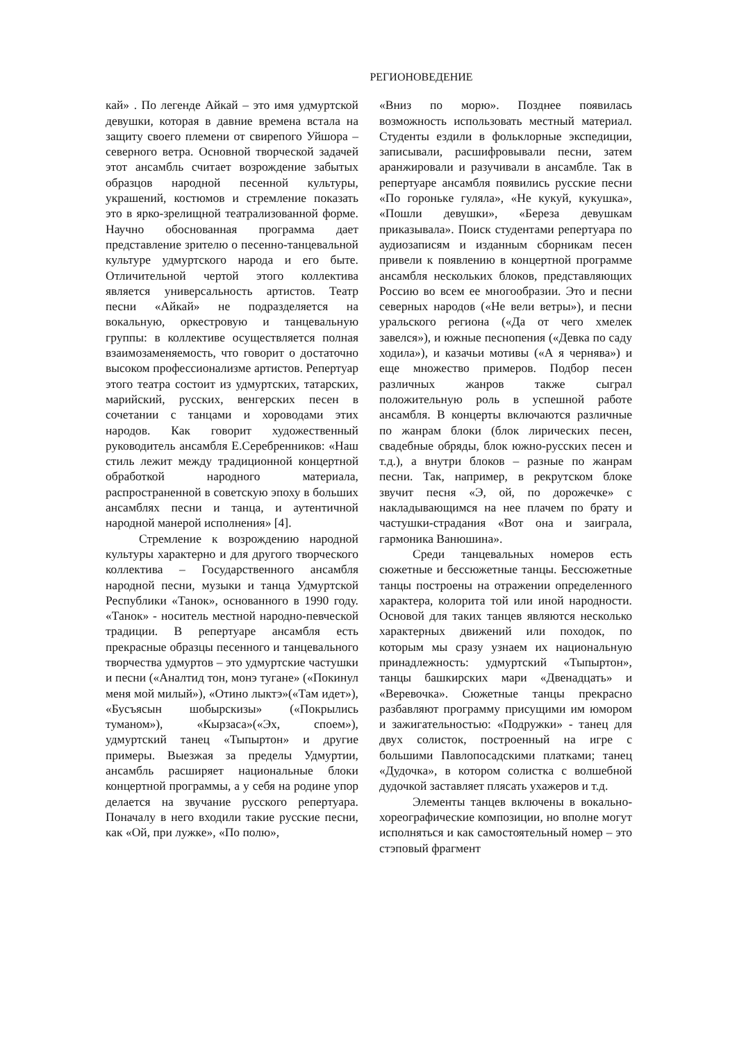РЕГИОНОВЕДЕНИЕ
кай» . По легенде Айкай – это имя удмуртской девушки, которая в давние времена встала на защиту своего племени от свирепого Уйшора – северного ветра. Основной творческой задачей этот ансамбль считает возрождение забытых образцов народной песенной культуры, украшений, костюмов и стремление показать это в ярко-зрелищной театрализованной форме. Научно обоснованная программа дает представление зрителю о песенно-танцевальной культуре удмуртского народа и его быте. Отличительной чертой этого коллектива является универсальность артистов. Театр песни «Айкай» не подразделяется на вокальную, оркестровую и танцевальную группы: в коллективе осуществляется полная взаимозаменяемость, что говорит о достаточно высоком профессионализме артистов. Репертуар этого театра состоит из удмуртских, татарских, марийский, русских, венгерских песен в сочетании с танцами и хороводами этих народов. Как говорит художественный руководитель ансамбля Е.Серебренников: «Наш стиль лежит между традиционной концертной обработкой народного материала, распространенной в советскую эпоху в больших ансамблях песни и танца, и аутентичной народной манерой исполнения» [4].
Стремление к возрождению народной культуры характерно и для другого творческого коллектива – Государственного ансамбля народной песни, музыки и танца Удмуртской Республики «Танок», основанного в 1990 году. «Танок» - носитель местной народно-певческой традиции. В репертуаре ансамбля есть прекрасные образцы песенного и танцевального творчества удмуртов – это удмуртские частушки и песни («Аналтид тон, монэ тугане» («Покинул меня мой милый»), «Отино лыктэ»(«Там идет»), «Бусъясын шобырскизы» («Покрылись туманом»), «Кырзаса»(«Эх, споем»), удмуртский танец «Тыпыртон» и другие примеры. Выезжая за пределы Удмуртии, ансамбль расширяет национальные блоки концертной программы, а у себя на родине упор делается на звучание русского репертуара. Поначалу в него входили такие русские песни, как «Ой, при лужке», «По полю»,
«Вниз по морю». Позднее появилась возможность использовать местный материал. Студенты ездили в фольклорные экспедиции, записывали, расшифровывали песни, затем аранжировали и разучивали в ансамбле. Так в репертуаре ансамбля появились русские песни «По горонькe гуляла», «Не кукуй, кукушка», «Пошли девушки», «Береза девушкам приказывала». Поиск студентами репертуара по аудиозаписям и изданным сборникам песен привели к появлению в концертной программе ансамбля нескольких блоков, представляющих Россию во всем ее многообразии. Это и песни северных народов («Не вели ветры»), и песни уральского региона («Да от чего хмелек завелся»), и южные песнопения («Девка по саду ходила»), и казачьи мотивы («А я чернява») и еще множество примеров. Подбор песен различных жанров также сыграл положительную роль в успешной работе ансамбля. В концерты включаются различные по жанрам блоки (блок лирических песен, свадебные обряды, блок южно-русских песен и т.д.), а внутри блоков – разные по жанрам песни. Так, например, в рекрутском блоке звучит песня «Э, ой, по дорожечке» с накладывающимся на нее плачем по брату и частушки-страдания «Вот она и заиграла, гармоника Ванюшина».
Среди танцевальных номеров есть сюжетные и бессюжетные танцы. Бессюжетные танцы построены на отражении определенного характера, колорита той или иной народности. Основой для таких танцев являются несколько характерных движений или походок, по которым мы сразу узнаем их национальную принадлежность: удмуртский «Тыпыртон», танцы башкирских мари «Двенадцать» и «Веревочка». Сюжетные танцы прекрасно разбавляют программу присущими им юмором и зажигательностью: «Подружки» - танец для двух солисток, построенный на игре с большими Павлопосадскими платками; танец «Дудочка», в котором солистка с волшебной дудочкой заставляет плясать ухажеров и т.д.
Элементы танцев включены в вокально-хореографические композиции, но вполне могут исполняться и как самостоятельный номер – это стэповый фрагмент